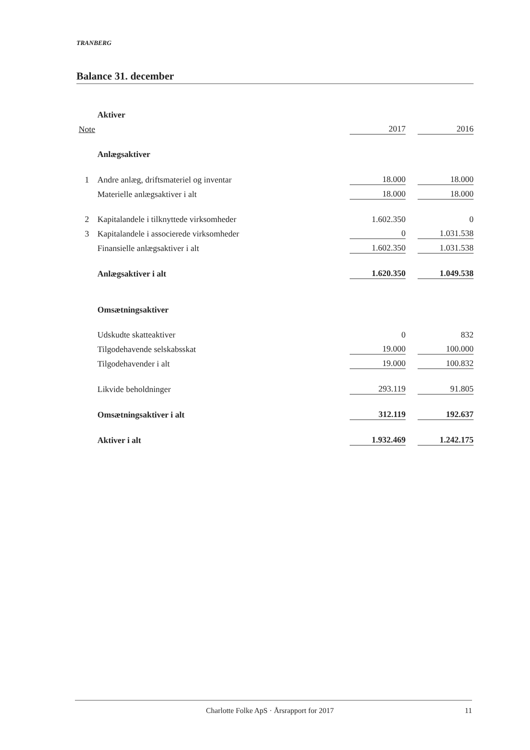TRANBERG
Balance 31. december
| | Aktiver | | | |
| Note | | 2017 | | 2016 |
| | Anlægsaktiver | | | |
| 1 | Andre anlæg, driftsmateriel og inventar | 18.000 | | 18.000 |
| | Materielle anlægsaktiver i alt | 18.000 | | 18.000 |
| 2 | Kapitalandele i tilknyttede virksomheder | 1.602.350 | | 0 |
| 3 | Kapitalandele i associerede virksomheder | 0 | | 1.031.538 |
| | Finansielle anlægsaktiver i alt | 1.602.350 | | 1.031.538 |
| | Anlægsaktiver i alt | 1.620.350 | | 1.049.538 |
| | Omsætningsaktiver | | | |
| | Udskudte skatteaktiver | 0 | | 832 |
| | Tilgodehavende selskabsskat | 19.000 | | 100.000 |
| | Tilgodehavender i alt | 19.000 | | 100.832 |
| | Likvide beholdninger | 293.119 | | 91.805 |
| | Omsætningsaktiver i alt | 312.119 | | 192.637 |
| | Aktiver i alt | 1.932.469 | | 1.242.175 |
Charlotte Folke ApS · Årsrapport for 2017 11